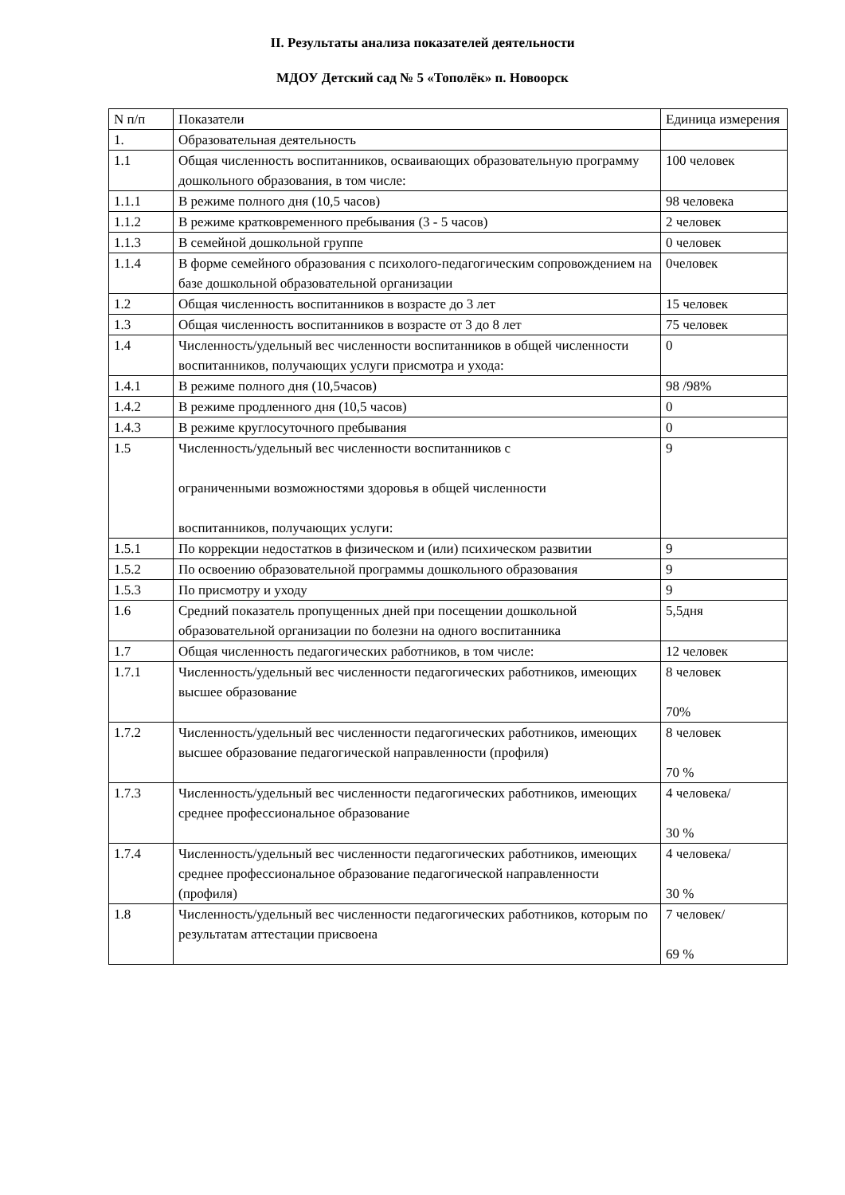II. Результаты анализа показателей деятельности
МДОУ Детский сад № 5 «Тополёк» п. Новоорск
| N п/п | Показатели | Единица измерения |
| --- | --- | --- |
| 1. | Образовательная деятельность | |
| 1.1 | Общая численность воспитанников, осваивающих образовательную программу дошкольного образования, в том числе: | 100 человек |
| 1.1.1 | В режиме полного дня (10,5 часов) | 98 человека |
| 1.1.2 | В режиме кратковременного пребывания (3 - 5 часов) | 2 человек |
| 1.1.3 | В семейной дошкольной группе | 0 человек |
| 1.1.4 | В форме семейного образования с психолого-педагогическим сопровождением на базе дошкольной образовательной организации | 0человек |
| 1.2 | Общая численность воспитанников в возрасте до 3 лет | 15 человек |
| 1.3 | Общая численность воспитанников в возрасте от 3 до 8 лет | 75 человек |
| 1.4 | Численность/удельный вес численности воспитанников в общей численности воспитанников, получающих услуги присмотра и ухода: | 0 |
| 1.4.1 | В режиме полного дня (10,5часов) | 98 /98% |
| 1.4.2 | В режиме продленного дня (10,5 часов) | 0 |
| 1.4.3 | В режиме круглосуточного пребывания | 0 |
| 1.5 | Численность/удельный вес численности воспитанников с ограниченными возможностями здоровья в общей численности воспитанников, получающих услуги: | 9 |
| 1.5.1 | По коррекции недостатков в физическом и (или) психическом развитии | 9 |
| 1.5.2 | По освоению образовательной программы дошкольного образования | 9 |
| 1.5.3 | По присмотру и уходу | 9 |
| 1.6 | Средний показатель пропущенных дней при посещении дошкольной образовательной организации по болезни на одного воспитанника | 5,5дня |
| 1.7 | Общая численность педагогических работников, в том числе: | 12 человек |
| 1.7.1 | Численность/удельный вес численности педагогических работников, имеющих высшее образование | 8 человек 70% |
| 1.7.2 | Численность/удельный вес численности педагогических работников, имеющих высшее образование педагогической направленности (профиля) | 8 человек 70 % |
| 1.7.3 | Численность/удельный вес численности педагогических работников, имеющих среднее профессиональное образование | 4 человека/ 30 % |
| 1.7.4 | Численность/удельный вес численности педагогических работников, имеющих среднее профессиональное образование педагогической направленности (профиля) | 4 человека/ 30 % |
| 1.8 | Численность/удельный вес численности педагогических работников, которым по результатам аттестации присвоена | 7 человек/ 69 % |